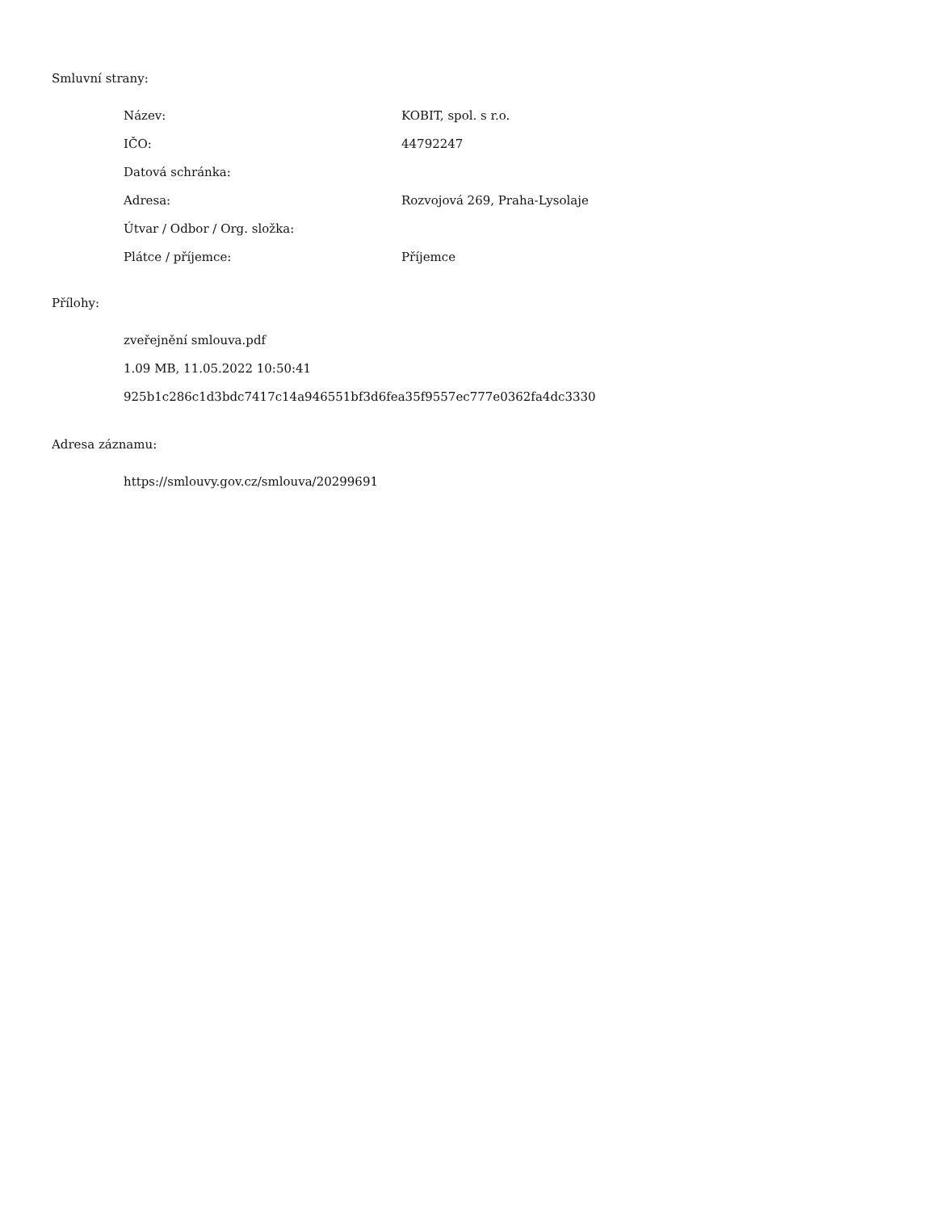Smluvní strany:
| Název: | KOBIT, spol. s r.o. |
| IČO: | 44792247 |
| Datová schránka: | |
| Adresa: | Rozvojová 269, Praha-Lysolaje |
| Útvar / Odbor / Org. složka: | |
| Plátce / příjemce: | Příjemce |
Přílohy:
zveřejnění smlouva.pdf
1.09 MB, 11.05.2022 10:50:41
925b1c286c1d3bdc7417c14a946551bf3d6fea35f9557ec777e0362fa4dc3330
Adresa záznamu:
https://smlouvy.gov.cz/smlouva/20299691